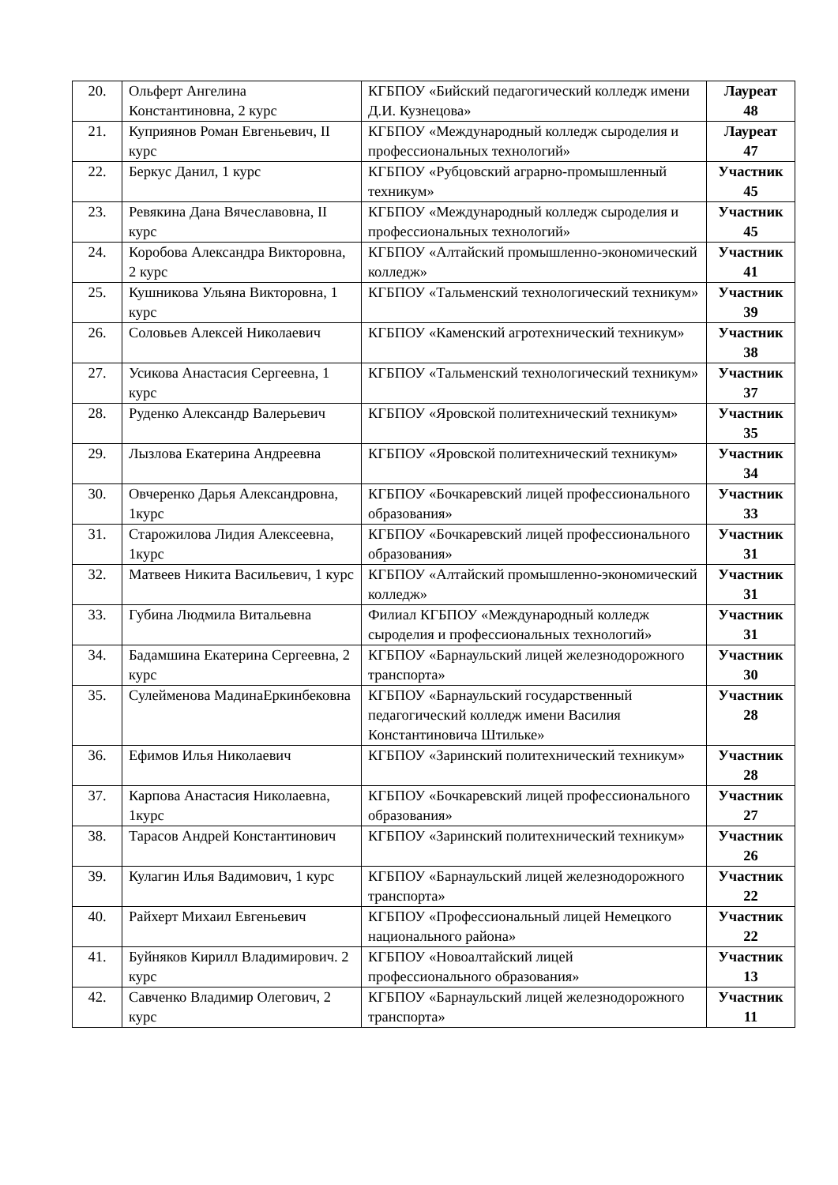| 20. | Ольферт Ангелина Константиновна, 2 курс | КГБПОУ «Бийский педагогический колледж имени Д.И. Кузнецова» | Лауреат 48 |
| 21. | Куприянов Роман Евгеньевич, II курс | КГБПОУ «Международный колледж сыроделия и профессиональных технологий» | Лауреат 47 |
| 22. | Беркус Данил, 1 курс | КГБПОУ «Рубцовский аграрно-промышленный техникум» | Участник 45 |
| 23. | Ревякина Дана Вячеславовна, II курс | КГБПОУ «Международный колледж сыроделия и профессиональных технологий» | Участник 45 |
| 24. | Коробова Александра Викторовна, 2 курс | КГБПОУ «Алтайский промышленно-экономический колледж» | Участник 41 |
| 25. | Кушникова Ульяна Викторовна, 1 курс | КГБПОУ «Тальменский технологический техникум» | Участник 39 |
| 26. | Соловьев Алексей Николаевич | КГБПОУ «Каменский агротехнический техникум» | Участник 38 |
| 27. | Усикова Анастасия Сергеевна, 1 курс | КГБПОУ «Тальменский технологический техникум» | Участник 37 |
| 28. | Руденко Александр Валерьевич | КГБПОУ «Яровской политехнический техникум» | Участник 35 |
| 29. | Лызлова Екатерина Андреевна | КГБПОУ «Яровской политехнический техникум» | Участник 34 |
| 30. | Овчеренко Дарья Александровна, 1курс | КГБПОУ «Бочкаревский лицей профессионального образования» | Участник 33 |
| 31. | Старожилова Лидия Алексеевна, 1курс | КГБПОУ «Бочкаревский лицей профессионального образования» | Участник 31 |
| 32. | Матвеев Никита Васильевич, 1 курс | КГБПОУ «Алтайский промышленно-экономический колледж» | Участник 31 |
| 33. | Губина Людмила Витальевна | Филиал КГБПОУ «Международный колледж сыроделия и профессиональных технологий» | Участник 31 |
| 34. | Бадамшина Екатерина Сергеевна, 2 курс | КГБПОУ «Барнаульский лицей железнодорожного транспорта» | Участник 30 |
| 35. | Сулейменова МадинаЕркинбековна | КГБПОУ «Барнаульский государственный педагогический колледж имени Василия Константиновича Штильке» | Участник 28 |
| 36. | Ефимов Илья Николаевич | КГБПОУ «Заринский политехнический техникум» | Участник 28 |
| 37. | Карпова Анастасия Николаевна, 1курс | КГБПОУ «Бочкаревский лицей профессионального образования» | Участник 27 |
| 38. | Тарасов Андрей Константинович | КГБПОУ «Заринский политехнический техникум» | Участник 26 |
| 39. | Кулагин Илья Вадимович, 1 курс | КГБПОУ «Барнаульский лицей железнодорожного транспорта» | Участник 22 |
| 40. | Райхерт Михаил Евгеньевич | КГБПОУ «Профессиональный лицей Немецкого национального района» | Участник 22 |
| 41. | Буйняков Кирилл Владимирович. 2 курс | КГБПОУ «Новоалтайский лицей профессионального образования» | Участник 13 |
| 42. | Савченко Владимир Олегович, 2 курс | КГБПОУ «Барнаульский лицей железнодорожного транспорта» | Участник 11 |